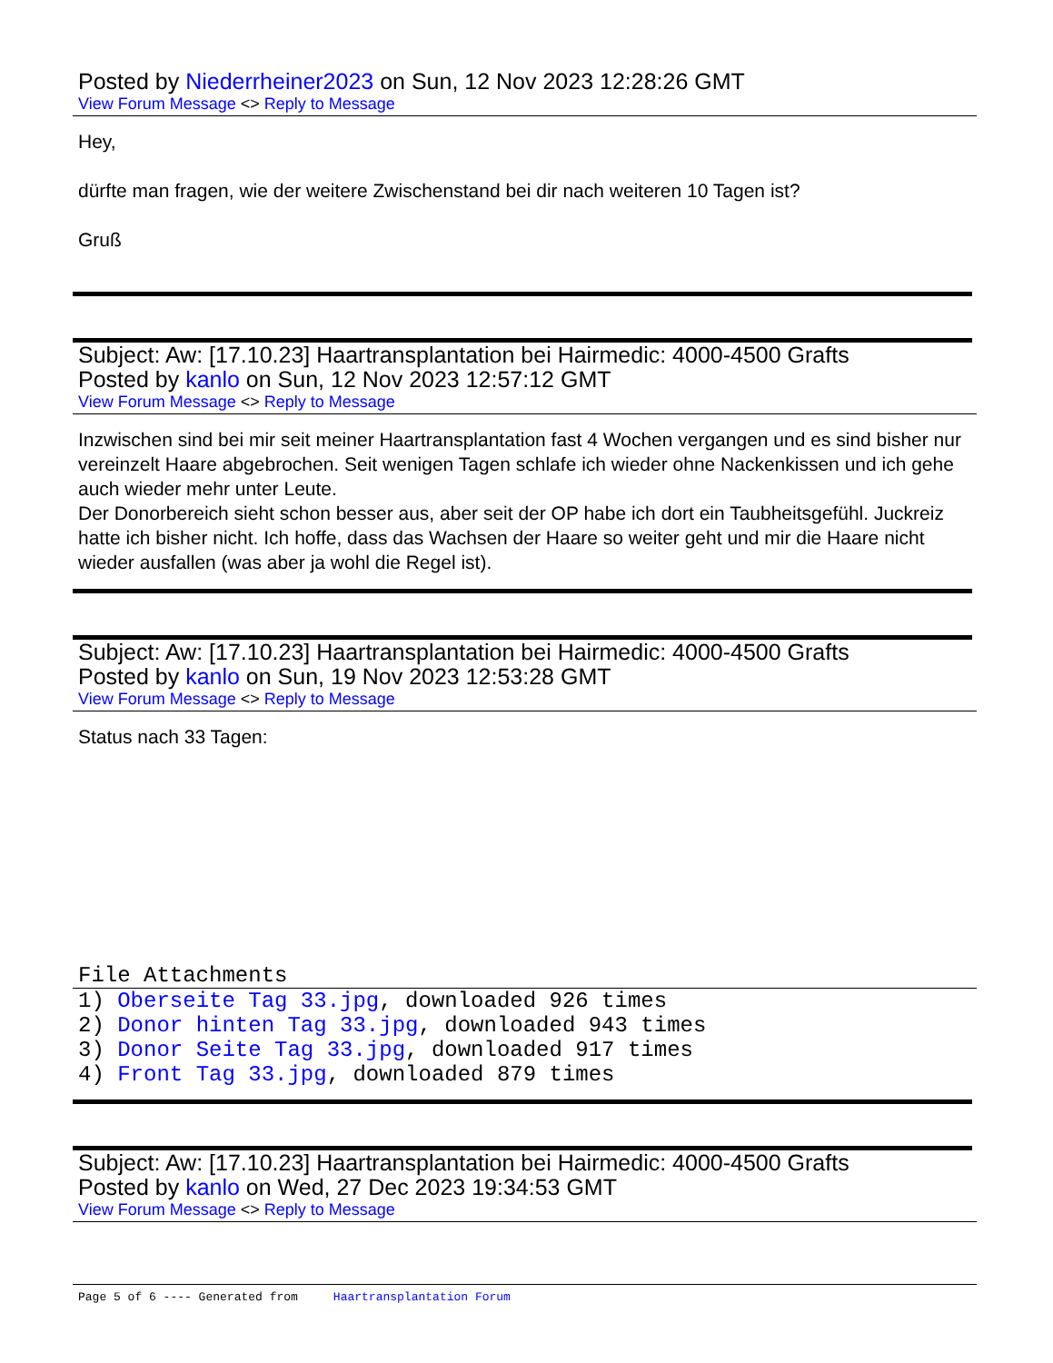Posted by Niederrheiner2023 on Sun, 12 Nov 2023 12:28:26 GMT
View Forum Message <> Reply to Message
Hey,
dürfte man fragen, wie der weitere Zwischenstand bei dir nach weiteren 10 Tagen ist?
Gruß
Subject: Aw: [17.10.23] Haartransplantation bei Hairmedic: 4000-4500 Grafts
Posted by kanlo on Sun, 12 Nov 2023 12:57:12 GMT
View Forum Message <> Reply to Message
Inzwischen sind bei mir seit meiner Haartransplantation fast 4 Wochen vergangen und es sind bisher nur vereinzelt Haare abgebrochen. Seit wenigen Tagen schlafe ich wieder ohne Nackenkissen und ich gehe auch wieder mehr unter Leute.
Der Donorbereich sieht schon besser aus, aber seit der OP habe ich dort ein Taubheitsgefühl. Juckreiz hatte ich bisher nicht. Ich hoffe, dass das Wachsen der Haare so weiter geht und mir die Haare nicht wieder ausfallen (was aber ja wohl die Regel ist).
Subject: Aw: [17.10.23] Haartransplantation bei Hairmedic: 4000-4500 Grafts
Posted by kanlo on Sun, 19 Nov 2023 12:53:28 GMT
View Forum Message <> Reply to Message
Status nach 33 Tagen:
File Attachments
1) Oberseite Tag 33.jpg, downloaded 926 times
2) Donor hinten Tag 33.jpg, downloaded 943 times
3) Donor Seite Tag 33.jpg, downloaded 917 times
4) Front Tag 33.jpg, downloaded 879 times
Subject: Aw: [17.10.23] Haartransplantation bei Hairmedic: 4000-4500 Grafts
Posted by kanlo on Wed, 27 Dec 2023 19:34:53 GMT
View Forum Message <> Reply to Message
Page 5 of 6 ---- Generated from Haartransplantation Forum